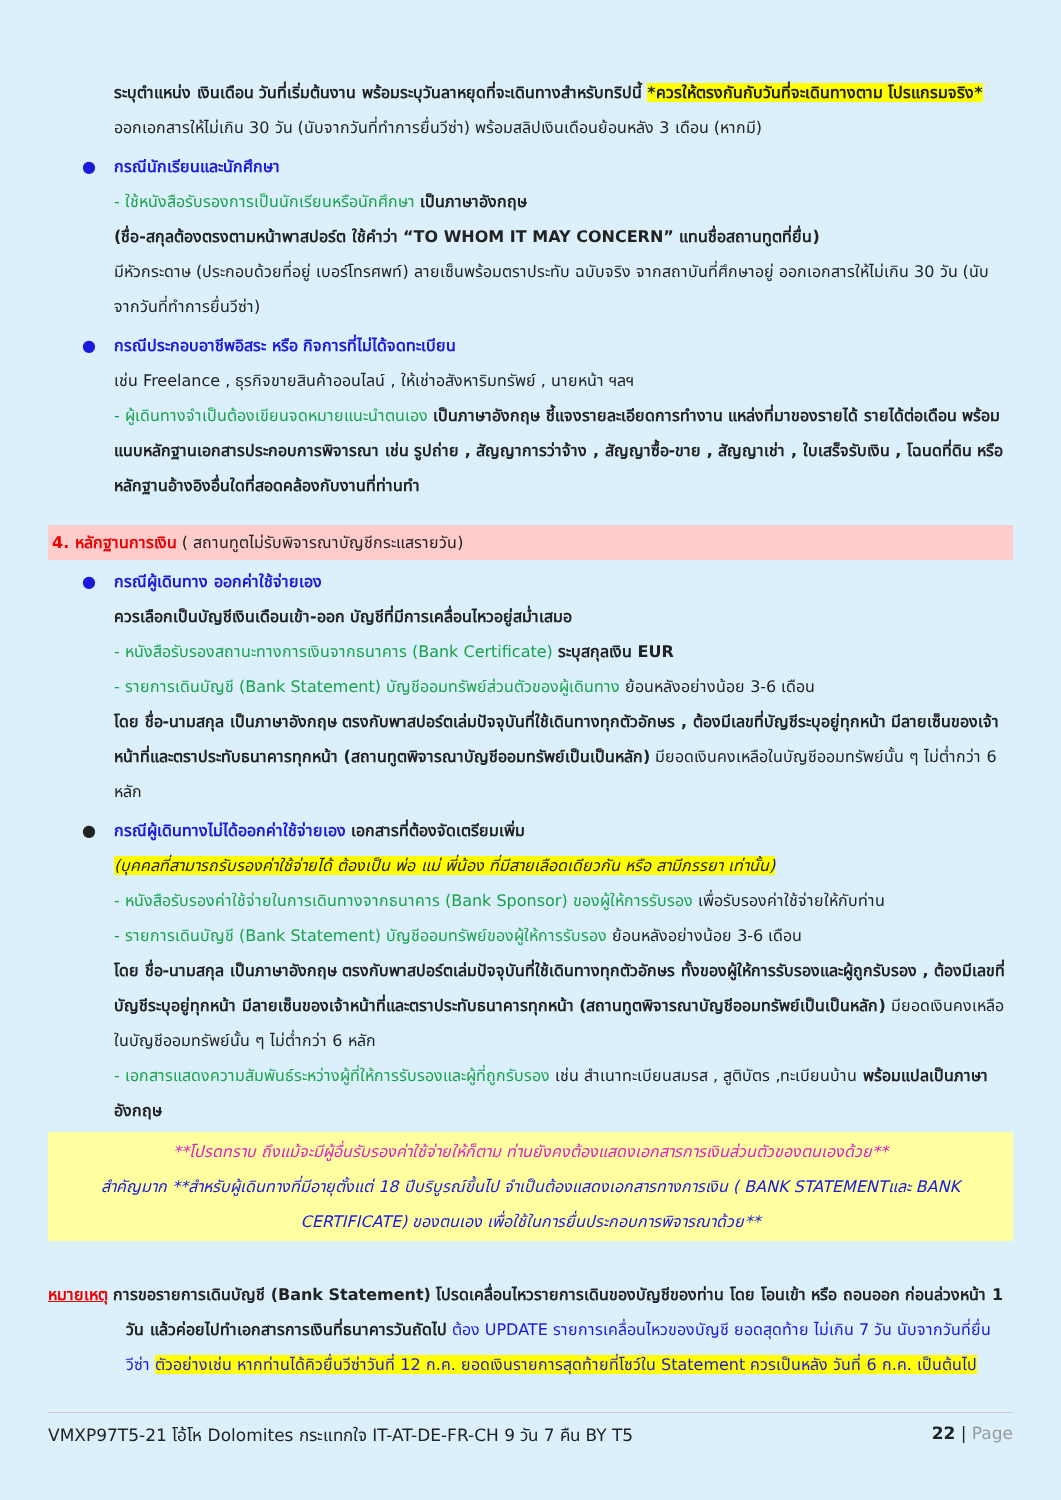ระบุตำแหน่ง เงินเดือน วันที่เริ่มต้นงาน พร้อมระบุวันลาหยุดที่จะเดินทางสำหรับทริปนี้ *ควรให้ตรงกันกับวันที่จะเดินทางตาม โปรแกรมจริง* ออกเอกสารให้ไม่เกิน 30 วัน (นับจากวันที่ทำการยื่นวีซ่า) พร้อมสลิปเงินเดือนย้อนหลัง 3 เดือน (หากมี)
กรณีนักเรียนและนักศึกษา
- ใช้หนังสือรับรองการเป็นนักเรียนหรือนักศึกษา เป็นภาษาอังกฤษ
(ชื่อ-สกุลต้องตรงตามหน้าพาสปอร์ต ใช้คำว่า “TO WHOM IT MAY CONCERN” แทนชื่อสถานทูตที่ยื่น)
มีหัวกระดาษ (ประกอบด้วยที่อยู่ เบอร์โทรศพท์) ลายเซ็นพร้อมตราประทับ ฉบับจริง จากสถาบันที่ศึกษาอยู่ ออกเอกสารให้ไม่เกิน 30 วัน (นับจากวันที่ทำการยื่นวีซ่า)
กรณีประกอบอาชีพอิสระ หรือ กิจการที่ไม่ได้จดทะเบียน
เช่น Freelance , ธุรกิจขายสินค้าออนไลน์ , ให้เช่าอสังหาริมทรัพย์ , นายหน้า ฯลฯ
- ผู้เดินทางจำเป็นต้องเขียนจดหมายแนะนำตนเอง เป็นภาษาอังกฤษ ชี้แจงรายละเอียดการทำงาน แหล่งที่มาของรายได้ รายได้ต่อเดือน พร้อมแนบหลักฐานเอกสารประกอบการพิจารณา เช่น รูปถ่าย , สัญญาการว่าจ้าง , สัญญาซื้อ-ขาย , สัญญาเช่า , ใบเสร็จรับเงิน , โฉนดที่ดิน หรือ หลักฐานอ้างอิงอื่นใดที่สอดคล้องกับงานที่ท่านทำ
4. หลักฐานการเงิน ( สถานทูตไม่รับพิจารณาบัญชีกระแสรายวัน)
กรณีผู้เดินทาง ออกค่าใช้จ่ายเอง
ควรเลือกเป็นบัญชีเงินเดือนเข้า-ออก บัญชีที่มีการเคลื่อนไหวอยู่สม่ำเสมอ
- หนังสือรับรองสถานะทางการเงินจากธนาคาร (Bank Certificate) ระบุสกุลเงิน EUR
- รายการเดินบัญชี (Bank Statement) บัญชีออมทรัพย์ส่วนตัวของผู้เดินทาง ย้อนหลังอย่างน้อย 3-6 เดือน
โดย ชื่อ-นามสกุล เป็นภาษาอังกฤษ ตรงกับพาสปอร์ตเล่มปัจจุบันที่ใช้เดินทางทุกตัวอักษร , ต้องมีเลขที่บัญชีระบุอยู่ทุกหน้า มีลายเซ็นของเจ้าหน้าที่และตราประทับธนาคารทุกหน้า (สถานทูตพิจารณาบัญชีออมทรัพย์เป็นเป็นหลัก) มียอดเงินคงเหลือในบัญชีออมทรัพย์นั้น ๆ ไม่ต่ำกว่า 6 หลัก
กรณีผู้เดินทางไม่ได้ออกค่าใช้จ่ายเอง เอกสารที่ต้องจัดเตรียมเพิ่ม
(บุคคลที่สามารถรับรองค่าใช้จ่ายได้ ต้องเป็น พ่อ แม่ พี่น้อง ที่มีสายเลือดเดียวกัน หรือ สามีภรรยา เท่านั้น)
- หนังสือรับรองค่าใช้จ่ายในการเดินทางจากธนาคาร (Bank Sponsor) ของผู้ให้การรับรอง เพื่อรับรองค่าใช้จ่ายให้กับท่าน
- รายการเดินบัญชี (Bank Statement) บัญชีออมทรัพย์ของผู้ให้การรับรอง ย้อนหลังอย่างน้อย 3-6 เดือน
โดย ชื่อ-นามสกุล เป็นภาษาอังกฤษ ตรงกับพาสปอร์ตเล่มปัจจุบันที่ใช้เดินทางทุกตัวอักษร ทั้งของผู้ให้การรับรองและผู้ถูกรับรอง , ต้องมีเลขที่บัญชีระบุอยู่ทุกหน้า มีลายเซ็นของเจ้าหน้าที่และตราประทับธนาคารทุกหน้า (สถานทูตพิจารณาบัญชีออมทรัพย์เป็นเป็นหลัก) มียอดเงินคงเหลือในบัญชีออมทรัพย์นั้น ๆ ไม่ต่ำกว่า 6 หลัก
- เอกสารแสดงความสัมพันธ์ระหว่างผู้ที่ให้การรับรองและผู้ที่ถูกรับรอง เช่น สำเนาทะเบียนสมรส , สูติบัตร ,ทะเบียนบ้าน พร้อมแปลเป็นภาษาอังกฤษ
**โปรดทราบ ถึงแม้จะมีผู้อื่นรับรองค่าใช้จ่ายให้ก็ตาม ท่านยังคงต้องแสดงเอกสารการเงินส่วนตัวของตนเองด้วย**
สำคัญมาก **สำหรับผู้เดินทางที่มีอายุตั้งแต่ 18 ปีบริบูรณ์ขึ้นไป จำเป็นต้องแสดงเอกสารทางการเงิน ( BANK STATEMENTและ BANK CERTIFICATE) ของตนเอง เพื่อใช้ในการยื่นประกอบการพิจารณาด้วย**
หมายเหตุ การขอรายการเดินบัญชี (Bank Statement) โปรดเคลื่อนไหวรายการเดินของบัญชีของท่าน โดย โอนเข้า หรือ ถอนออก ก่อนล่วงหน้า 1 วัน แล้วค่อยไปทำเอกสารการเงินที่ธนาคารวันถัดไป ต้อง UPDATE รายการเคลื่อนไหวของบัญชี ยอดสุดท้าย ไม่เกิน 7 วัน นับจากวันที่ยื่นวีซ่า ตัวอย่างเช่น หากท่านได้คิวยื่นวีซ่าวันที่ 12 ก.ค. ยอดเงินรายการสุดท้ายที่โชว์ใน Statement ควรเป็นหลัง วันที่ 6 ก.ค. เป็นต้นไป
VMXP97T5-21 โอ้โห Dolomites กระแทกใจ IT-AT-DE-FR-CH 9 วัน 7 คืน BY T5 22 | Page